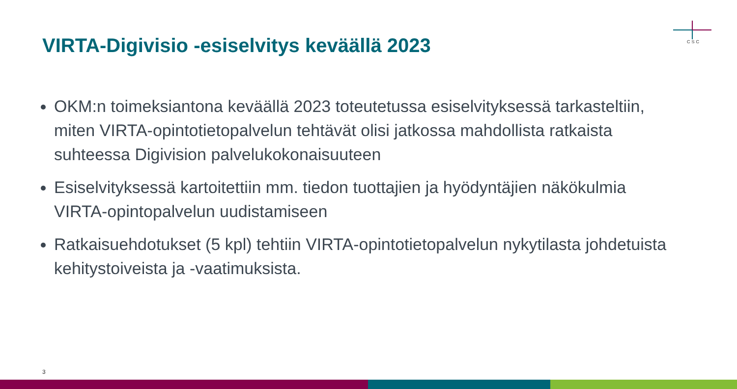VIRTA-Digivisio -esiselvitys keväällä 2023
CSC
OKM:n toimeksiantona keväällä 2023 toteutetussa esiselvityksessä tarkasteltiin, miten VIRTA-opintotietopalvelun tehtävät olisi jatkossa mahdollista ratkaista suhteessa Digivision palvelukokonaisuuteen
Esiselvityksessä kartoitettiin mm. tiedon tuottajien ja hyödyntäjien näkökulmia VIRTA-opintopalvelun uudistamiseen
Ratkaisuehdotukset (5 kpl) tehtiin VIRTA-opintotietopalvelun nykytilasta johdetuista kehitystoiveista ja -vaatimuksista.
3